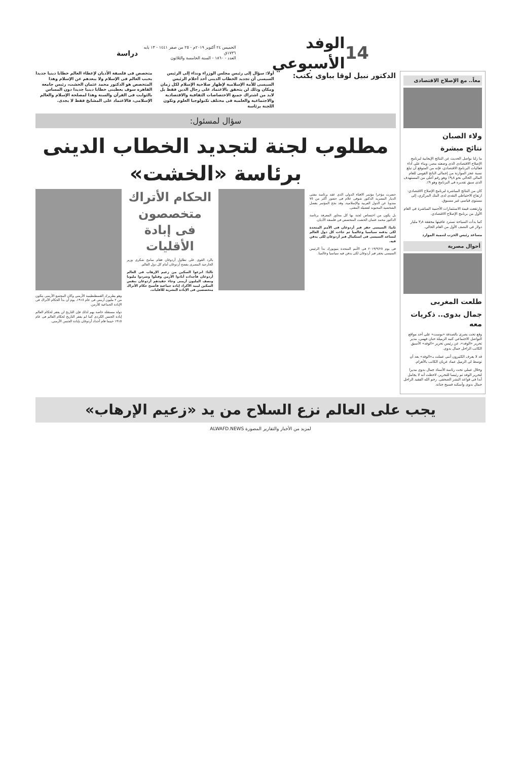14 الوفد الأسبوعي الخميس ٢٤ أكتوبر ٢٠١٩م - ٢٥ من صفر ١٤٤١ - ١٣ بابه ١٧٣٦ق
العدد - ١٨٦٠ - السنة الخامسة والثلاثون دراسة
معاً.. مع الإصلاح الاقتصادى
ولاء الصبان
نتائج مبشرة
ما زلنا نواصل الحديث عن النتائج الإيجابية لبرنامج الإصلاح الاقتصادى الذى وضعته مصر، وبناء على أداء فعاليات البرنامج الاقتصادي، فإنه من المتوقع أن تبلغ نسبة عجز الموازنة من إجمالى الناتج القومى للعام المالى الحالى نحو ٩٫٨٪ وهو رقم أعلى من المستهدف الذى سبق تقديره فى البرنامج وهو ٩٪.
كان من النتائج المباشرة لبرنامج الإصلاح الاقتصادي: ارتفاع الاحتياطى النقدى لدى البنك المركزي، إلى مستوى قياسى غير مسبوق.
وارتفعت قيمة الاستثمارات الأجنبية المباشرة فى العام الأول من برنامج الإصلاح الاقتصادي.
كما بدأت السياحة تسترد عافيتها محققة ٣٫٨ مليار دولار فى النصف الأول من العام الحالي.
مساعد رئيس الحزب لتنمية الموارد
أحوال مصرية
طلعت المغربى
جمال بدوى.. ذكريات معه
وقع تحت بصرى بالصدفة «بوست» على أحد مواقع التواصل الاجتماعى كتبه الزميلة حنان فهمى، مدير تحرير «الوفد»، عن رئيس تحرير «الوفد» الأسبق الكاتب الراحل جمال بدوى.
قد لا يعرف الكثيرون أننى عملت بـ«الوفد» بعد أن توسط لى الزميل عماد عريان الكاتب بالأهرام.
وخلال عملى تحت رئاسة الأستاذ جمال بدوى مديرا لتحرير الوفد ثم رئيسا للتحرير، لاحظت أنه لا يجامل أبدا فى قواعد النشر الصحفى. رحم الله الفقيد الراحل جمال بدوى وأسكنه فسيح جناته.
الدكتور نبيل لوقا بباوى يكتب:
أولا: سؤال إلى رئيس مجلس الوزراء ونداء إلى الرئيس السيسى أن تجديد الخطاب الدينى أحد أحلام الرئيس السيسى للأمة الإسلامية لإظهار صلاحية الإسلام لكل زمان ومكان وذلك لن يتحقق بالاعتماد على رجال الدين فقط بل لابد من اشتراك جميع الاختصاصات الثقافية والاقتصادية والاجتماعية والعلمية فى مختلف تكنولوجيا العلوم وتكون اللجنة برئاسة
متخصص فى فلسفة الأديان لإعطاء العالم خطابا دينيا جديدا يحبب العالم فى الإسلام ولا يبعدهم عن الإسلام وهذا المتخصص هو الدكتور محمد عثمان الخشت، رئيس جامعة القاهرة سوف يعطينى خطابا دينيا جديدا دون المساس بالثوابت فى القرآن والسنة وهذا لمصلحة الإسلام والعالم الإسلامى، فالاعتماد على المشايخ فقط لا يجدى.
سؤال لمسئول:
مطلوب لجنة لتجديد الخطاب الدينى برئاسة «الخشت»
حضرت مؤخرا مؤتمر الافتاء الدولى الذى عقد برئاسة مفتى الديار المصرية الدكتور شوقى علام فى حضور أكثر من ٧٥ مندوبا عن الدول العربية والإسلامية، وقد نجح المؤتمر بفضل الشخصية المحبوبة لفضيلة المفتى.
بل يكون من اختصاص لجنة بها كل محاور المعرفة برئاسة الدكتور محمد عثمان الخشت المتخصص فى فلسفة الأديان.
ثانيا: السيسى حفر قبر أردوغان فى الأمم المتحدة لكى يدفنه سياسيا وعالميا ثم جاءت كل دول العالم لتساعد السيسى فى استكمال قبر أردوغان لكى يدفن فيه.
فى يوم ٢٠١٩/٩/٢٥ فى الأمم المتحدة بنيويورك بدأ الرئيس السيسى يحفر قبر أردوغان لكى يدفن فيه سياسيا وعالميا.
الحكام الأتراك متخصصون فى إبادة الأقليات
بالرد القوى على تطاول أردوغان فقام سامح شكرى وزير الخارجية المصرى بفضح أردوغان أمام كل دول العالم.
ثالثا: انزعوا السكين من زعيم الإرهاب فى العالم أردوغان فأجداده أبادوا الأرمن وقتلوا وشردوا مليونا ونصف المليون أرمنى وجاء حفيدهم أردوغان بنفس السكين ليبيد الأكراد إبادة جماعية فأصبح حكام الأتراك متخصصين فى الإبادة البشرية للأقليات.
وهو يطريرك القسطنطينية الأرمنى وكان المجتمع الأرمنى يتكون من ٢ مليون أرمنى فى عام ١٩١٥، يوم أن بدأ الحكام الأتراك فى الإبادة الجماعية للأرمن.
دولة مستقلة خاصة بهم لذلك فإن التاريخ لن يغفر لحكام العالم إبادة الجنس الكردى كما لم يغفر التاريخ لحكام العالم فى عام ١٩١٥ حينما قام أجداد أردوغان بإبادة الجنس الأرمنى.
يجب على العالم نزع السلاح من يد «زعيم الإرهاب»
لمزيد من الأخبار والتقارير المصورة ALWAFD.NEWS